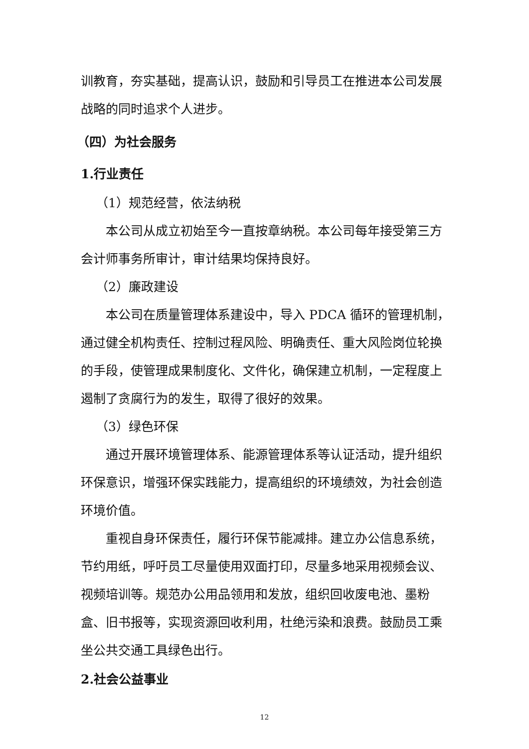训教育，夯实基础，提高认识，鼓励和引导员工在推进本公司发展战略的同时追求个人进步。
（四）为社会服务
1.行业责任
（1）规范经营，依法纳税
本公司从成立初始至今一直按章纳税。本公司每年接受第三方会计师事务所审计，审计结果均保持良好。
（2）廉政建设
本公司在质量管理体系建设中，导入 PDCA 循环的管理机制，通过健全机构责任、控制过程风险、明确责任、重大风险岗位轮换的手段，使管理成果制度化、文件化，确保建立机制，一定程度上遏制了贪腐行为的发生，取得了很好的效果。
（3）绿色环保
通过开展环境管理体系、能源管理体系等认证活动，提升组织环保意识，增强环保实践能力，提高组织的环境绩效，为社会创造环境价值。
重视自身环保责任，履行环保节能减排。建立办公信息系统，节约用纸，呼吁员工尽量使用双面打印，尽量多地采用视频会议、视频培训等。规范办公用品领用和发放，组织回收废电池、墨粉盒、旧书报等，实现资源回收利用，杜绝污染和浪费。鼓励员工乘坐公共交通工具绿色出行。
2.社会公益事业
12